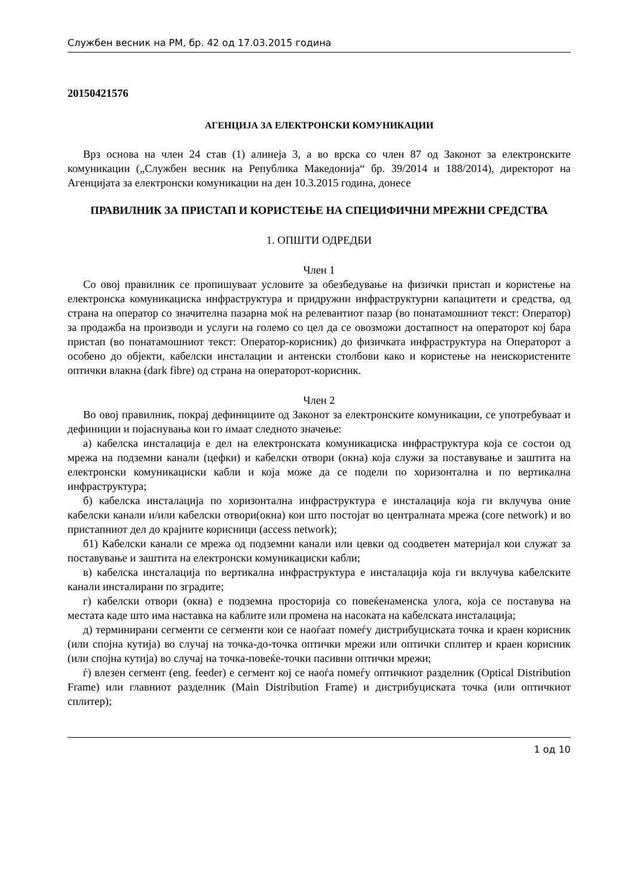Службен весник на РМ, бр. 42 од 17.03.2015 година
20150421576
АГЕНЦИЈА ЗА ЕЛЕКТРОНСКИ КОМУНИКАЦИИ
Врз основа на член 24 став (1) алинеја 3, а во врска со член 87 од Законот за електронските комуникации („Службен весник на Република Македонија“ бр. 39/2014 и 188/2014), директорот на Агенцијата за електронски комуникации на ден 10.3.2015 година, донесе
ПРАВИЛНИК ЗА ПРИСТАП И КОРИСТЕЊЕ НА СПЕЦИФИЧНИ МРЕЖНИ СРЕДСТВА
1. ОПШТИ ОДРЕДБИ
Член 1
Со овој правилник се пропишуваат условите за обезбедување на физички пристап и користење на електронска комуникациска инфраструктура и придружни инфраструктурни капацитети и средства, од страна на оператор со значителна пазарна моќ на релевантиот пазар (во понатамошниот текст: Оператор) за продажба на производи и услуги на големо со цел да се овозможи достапност на операторот кој бара пристап (во понатамошниот текст: Оператор-корисник) до физичката инфраструктура на Операторот а особено до објекти, кабелски инсталации и антенски столбови како и користење на неискористените оптички влакна (dark fibre) од страна на операторот-корисник.
Член 2
Во овој правилник, покрај дефинициите од Законот за електронските комуникации, се употребуваат и дефиниции и појаснувања кои го имаат следното значење:
а) кабелска инсталација е дел на електронската комуникациска инфраструктура која се состои од мрежа на подземни канали (цефки) и кабелски отвори (окна) која служи за поставување и заштита на електронски комуникациски кабли и која може да се подели по хоризонтална и по вертикална инфраструктура;
б) кабелска инсталација по хоризонтална инфраструктура е инсталација која ги вклучува оние кабелски канали и/или кабелски отвори(окна) кои што постојат во централната мрежа (core network) и во пристапниот дел до крајните корисници (access network);
б1) Кабелски канали се мрежа од подземни канали или цевки од соодветен материјал кои служат за поставување и заштита на електронски комуникациски кабли;
в) кабелска инсталација по вертикална инфраструктура е инсталација која ги вклучува кабелските канали инсталирани по зградите;
г) кабелски отвори (окна) е подземна просторија со повеќенаменска улога, која се поставува на местата каде што има наставка на каблите или промена на насоката на кабелската инсталација;
д) терминирани сегменти се сегменти кои се наоѓаат помеѓу дистрибуциската точка и краен корисник (или спојна кутија) во случај на точка-до-точка оптички мрежи или оптички сплитер и краен корисник (или спојна кутија) во случај на точка-повеќе-точки пасивни оптички мрежи;
ѓ) влезен сегмент (eng. feeder) е сегмент кој се наоѓа помеѓу оптичкиот разделник (Optical Distribution Frame) или главниот разделник (Main Distribution Frame) и дистрибуциската точка (или оптичкиот сплитер);
1 од 10